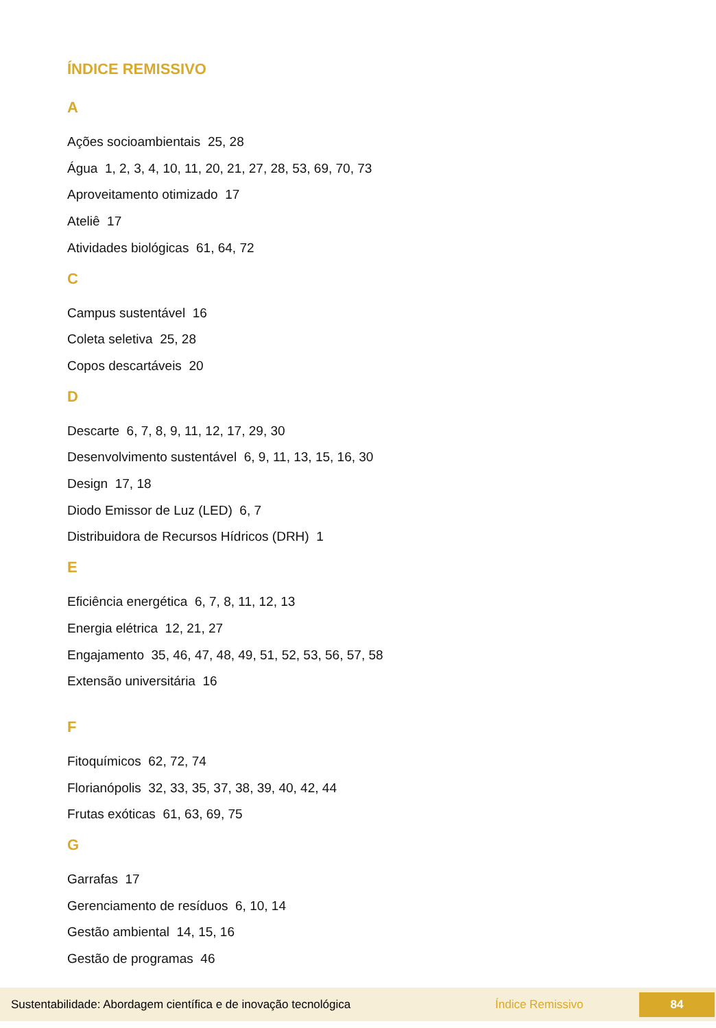ÍNDICE REMISSIVO
A
Ações socioambientais 25, 28
Água 1, 2, 3, 4, 10, 11, 20, 21, 27, 28, 53, 69, 70, 73
Aproveitamento otimizado 17
Ateliê 17
Atividades biológicas 61, 64, 72
C
Campus sustentável 16
Coleta seletiva 25, 28
Copos descartáveis 20
D
Descarte 6, 7, 8, 9, 11, 12, 17, 29, 30
Desenvolvimento sustentável 6, 9, 11, 13, 15, 16, 30
Design 17, 18
Diodo Emissor de Luz (LED) 6, 7
Distribuidora de Recursos Hídricos (DRH) 1
E
Eficiência energética 6, 7, 8, 11, 12, 13
Energia elétrica 12, 21, 27
Engajamento 35, 46, 47, 48, 49, 51, 52, 53, 56, 57, 58
Extensão universitária 16
F
Fitoquímicos 62, 72, 74
Florianópolis 32, 33, 35, 37, 38, 39, 40, 42, 44
Frutas exóticas 61, 63, 69, 75
G
Garrafas 17
Gerenciamento de resíduos 6, 10, 14
Gestão ambiental 14, 15, 16
Gestão de programas 46
Sustentabilidade: Abordagem científica e de inovação tecnológica Índice Remissivo 84